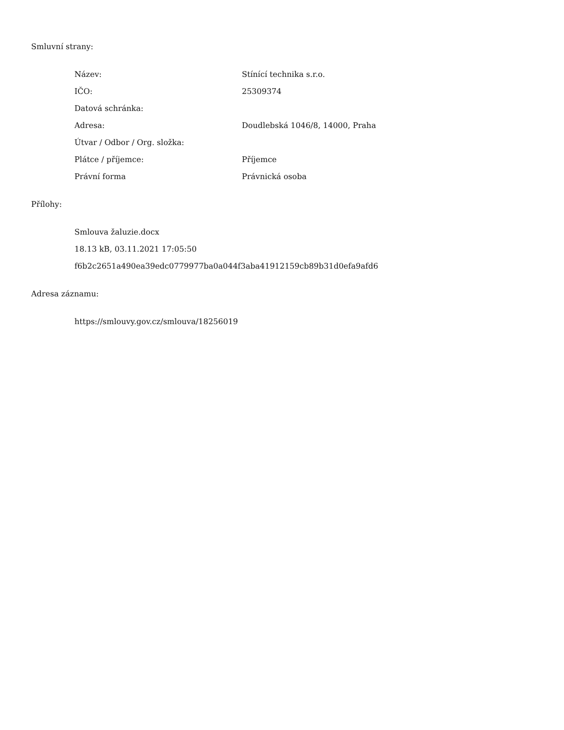Smluvní strany:
| Název: | Stínící technika s.r.o. |
| IČO: | 25309374 |
| Datová schránka: | |
| Adresa: | Doudlebská 1046/8, 14000, Praha |
| Útvar / Odbor / Org. složka: | |
| Plátce / příjemce: | Příjemce |
| Právní forma | Právnická osoba |
Přílohy:
Smlouva žaluzie.docx
18.13 kB, 03.11.2021 17:05:50
f6b2c2651a490ea39edc0779977ba0a044f3aba41912159cb89b31d0efa9afd6
Adresa záznamu:
https://smlouvy.gov.cz/smlouva/18256019